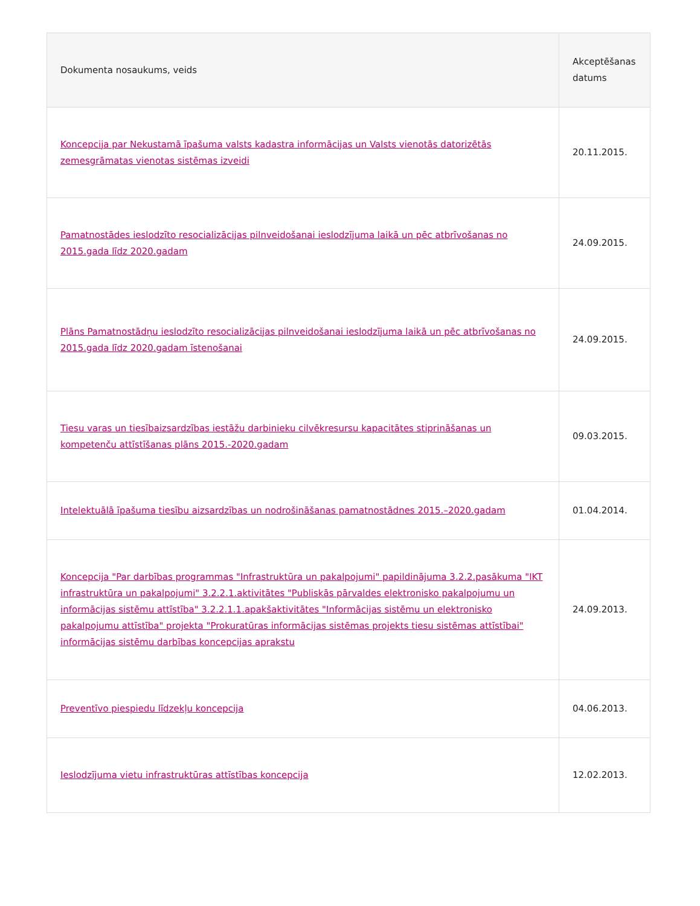| Dokumenta nosaukums, veids | Akceptēšanas datums |
| --- | --- |
| Koncepcija par Nekustamā īpašuma valsts kadastra informācijas un Valsts vienotās datorizētās zemesgrāmatas vienotas sistēmas izveidi | 20.11.2015. |
| Pamatnostādes ieslodzīto resocializācijas pilnveidošanai ieslodzījuma laikā un pēc atbrīvošanas no 2015.gada līdz 2020.gadam | 24.09.2015. |
| Plāns Pamatnostādņu ieslodzīto resocializācijas pilnveidošanai ieslodzījuma laikā un pēc atbrīvošanas no 2015.gada līdz 2020.gadam īstenošanai | 24.09.2015. |
| Tiesu varas un tiesībaizsardzības iestāžu darbinieku cilvēkresursu kapacitātes stiprināšanas un kompetenču attīstīšanas plāns 2015.-2020.gadam | 09.03.2015. |
| Intelektuālā īpašuma tiesību aizsardzības un nodrošināšanas pamatnostādnes 2015.–2020.gadam | 01.04.2014. |
| Koncepcija "Par darbības programmas "Infrastruktūra un pakalpojumi" papildinājuma 3.2.2.pasākuma "IKT infrastruktūra un pakalpojumi" 3.2.2.1.aktivitātes "Publiskās pārvaldes elektronisko pakalpojumu un informācijas sistēmu attīstība" 3.2.2.1.1.apakšaktivitātes "Informācijas sistēmu un elektronisko pakalpojumu attīstība" projekta "Prokuratūras informācijas sistēmas projekts tiesu sistēmas attīstībai" informācijas sistēmu darbības koncepcijas aprakstu | 24.09.2013. |
| Preventīvo piespiedu līdzekļu koncepcija | 04.06.2013. |
| Ieslodzījuma vietu infrastruktūras attīstības koncepcija | 12.02.2013. |